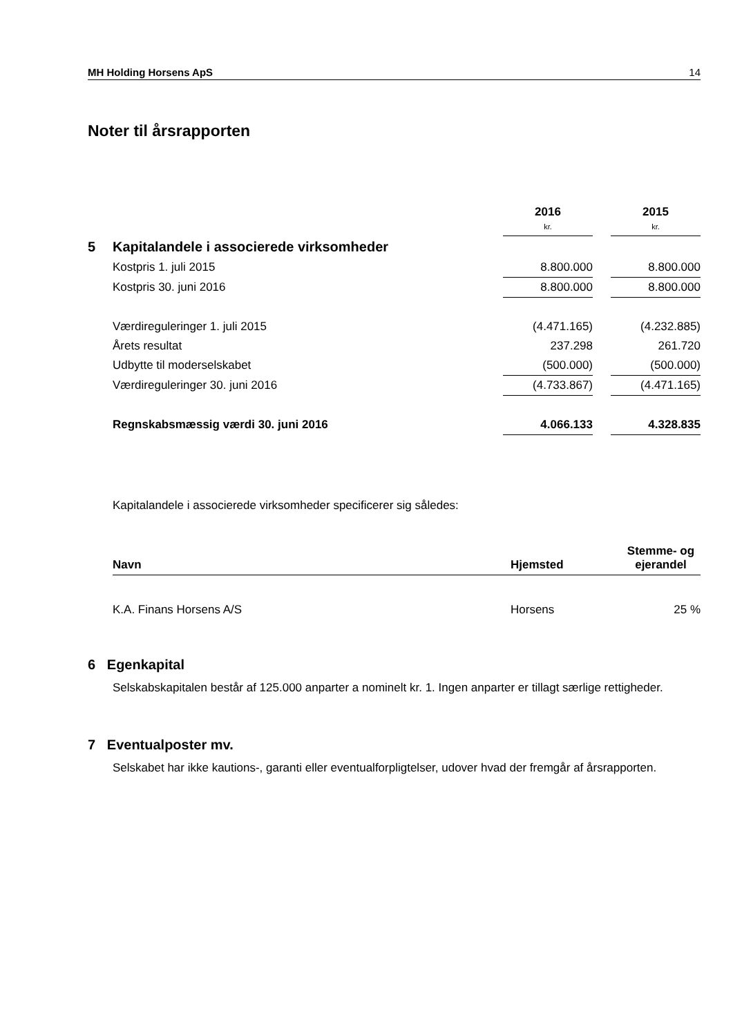MH Holding Horsens ApS 14
Noter til årsrapporten
| | | 2016 kr. | | 2015 kr. |
| 5 | Kapitalandele i associerede virksomheder | | | |
| | Kostpris 1. juli 2015 | 8.800.000 | | 8.800.000 |
| | Kostpris 30. juni 2016 | 8.800.000 | | 8.800.000 |
| | Værdireguleringer 1. juli 2015 | (4.471.165) | | (4.232.885) |
| | Årets resultat | 237.298 | | 261.720 |
| | Udbytte til moderselskabet | (500.000) | | (500.000) |
| | Værdireguleringer 30. juni 2016 | (4.733.867) | | (4.471.165) |
| | Regnskabsmæssig værdi 30. juni 2016 | 4.066.133 | | 4.328.835 |
Kapitalandele i associerede virksomheder specificerer sig således:
| Navn | Hjemsted | Stemme- og ejerandel |
| --- | --- | --- |
| K.A. Finans Horsens A/S | Horsens | 25 % |
6 Egenkapital
Selskabskapitalen består af 125.000 anparter a nominelt kr. 1. Ingen anparter er tillagt særlige rettigheder.
7 Eventualposter mv.
Selskabet har ikke kautions-, garanti eller eventualforpligtelser, udover hvad der fremgår af årsrapporten.